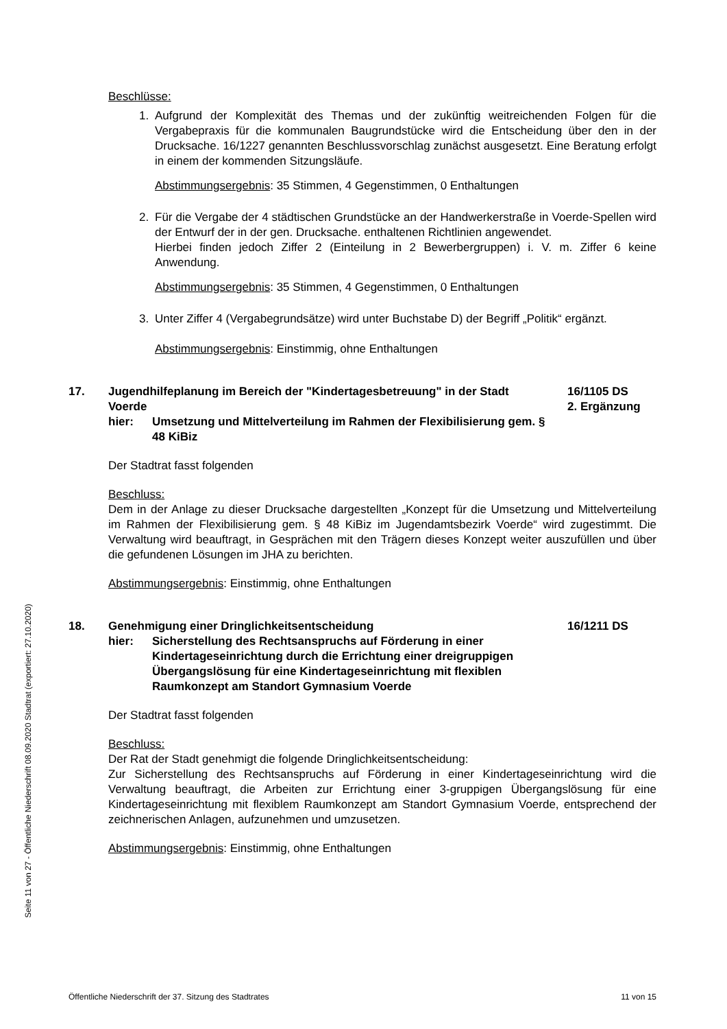Seite 11 von 27 - Öffentliche Niederschrift 08.09.2020 Stadtrat (exportiert: 27.10.2020)
Beschlüsse:
1. Aufgrund der Komplexität des Themas und der zukünftig weitreichenden Folgen für die Vergabepraxis für die kommunalen Baugrundstücke wird die Entscheidung über den in der Drucksache. 16/1227 genannten Beschlussvorschlag zunächst ausgesetzt. Eine Beratung erfolgt in einem der kommenden Sitzungsläufe.
Abstimmungsergebnis: 35 Stimmen, 4 Gegenstimmen, 0 Enthaltungen
2. Für die Vergabe der 4 städtischen Grundstücke an der Handwerkerstraße in Voerde-Spellen wird der Entwurf der in der gen. Drucksache. enthaltenen Richtlinien angewendet.
Hierbei finden jedoch Ziffer 2 (Einteilung in 2 Bewerbergruppen) i. V. m. Ziffer 6 keine Anwendung.
Abstimmungsergebnis: 35 Stimmen, 4 Gegenstimmen, 0 Enthaltungen
3. Unter Ziffer 4 (Vergabegrundsätze) wird unter Buchstabe D) der Begriff „Politik“ ergänzt.
Abstimmungsergebnis: Einstimmig, ohne Enthaltungen
17. Jugendhilfeplanung im Bereich der "Kindertagesbetreuung" in der Stadt Voerde
hier: Umsetzung und Mittelverteilung im Rahmen der Flexibilisierung gem. § 48 KiBiz
16/1105 DS
2. Ergänzung
Der Stadtrat fasst folgenden
Beschluss:
Dem in der Anlage zu dieser Drucksache dargestellten „Konzept für die Umsetzung und Mittelverteilung im Rahmen der Flexibilisierung gem. § 48 KiBiz im Jugendamtsbezirk Voerde“ wird zugestimmt. Die Verwaltung wird beauftragt, in Gesprächen mit den Trägern dieses Konzept weiter auszufüllen und über die gefundenen Lösungen im JHA zu berichten.
Abstimmungsergebnis: Einstimmig, ohne Enthaltungen
18. Genehmigung einer Dringlichkeitsentscheidung
hier: Sicherstellung des Rechtsanspruchs auf Förderung in einer Kindertageseinrichtung durch die Errichtung einer dreigruppigen Übergangslösung für eine Kindertageseinrichtung mit flexiblen Raumkonzept am Standort Gymnasium Voerde
16/1211 DS
Der Stadtrat fasst folgenden
Beschluss:
Der Rat der Stadt genehmigt die folgende Dringlichkeitsentscheidung:
Zur Sicherstellung des Rechtsanspruchs auf Förderung in einer Kindertageseinrichtung wird die Verwaltung beauftragt, die Arbeiten zur Errichtung einer 3-gruppigen Übergangslösung für eine Kindertageseinrichtung mit flexiblem Raumkonzept am Standort Gymnasium Voerde, entsprechend der zeichnerischen Anlagen, aufzunehmen und umzusetzen.
Abstimmungsergebnis: Einstimmig, ohne Enthaltungen
Öffentliche Niederschrift der 37. Sitzung des Stadtrates 11 von 15